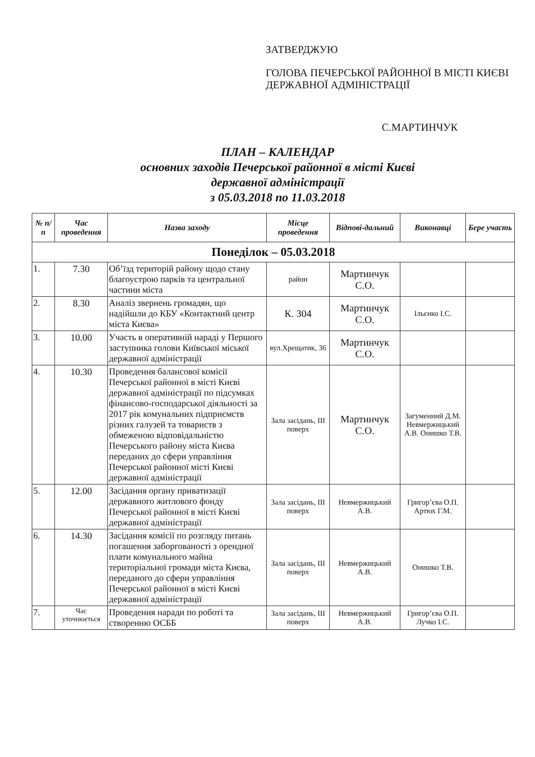ЗАТВЕРДЖУЮ
ГОЛОВА ПЕЧЕРСЬКОЇ РАЙОННОЇ В МІСТІ КИЄВІ ДЕРЖАВНОЇ АДМІНІСТРАЦІЇ
С.МАРТИНЧУК
ПЛАН – КАЛЕНДАР
основних заходів Печерської районної в місті Києві
державної адміністрації
з 05.03.2018 по 11.03.2018
| № п/п | Час проведення | Назва заходу | Місце проведення | Відпові-дальний | Виконавці | Бере участь |
| --- | --- | --- | --- | --- | --- | --- |
| Понеділок – 05.03.2018 | | | | | | |
| 1. | 7.30 | Об’їзд територій району щодо стану благоустрою парків та центральної частини міста | район | Мартинчук С.О. | | |
| 2. | 8.30 | Аналіз звернень громадян, що надійшли до КБУ «Контактний центр міста Києва» | К. 304 | Мартинчук С.О. | Ільєнко І.С. | |
| 3. | 10.00 | Участь в оперативній нараді у Першого заступника голови Київської міської державної адміністрації | вул.Хрещатик, 36 | Мартинчук С.О. | | |
| 4. | 10.30 | Проведення балансової комісії Печерської районної в місті Києві державної адміністрації по підсумках фінансово-господарської діяльності за 2017 рік комунальних підприємств різних галузей та товариств з обмеженою відповідальністю Печерського району міста Києва переданих до сфери управління Печерської районної місті Києві державної адміністрації | Зала засідань, ІІІ поверх | Мартинчук С.О. | Загуменний Д.М. Невмержицький А.В. Онишко Т.В. | |
| 5. | 12.00 | Засідання органу приватизації державного житлового фонду Печерської районної в місті Києві державної адміністрації | Зала засідань, ІІІ поверх | Невмержицький А.В. | Григор’єва О.П. Артюх Г.М. | |
| 6. | 14.30 | Засідання комісії по розгляду питань погашення заборгованості з орендної плати комунального майна територіальної громади міста Києва, переданого до сфери управління Печерської районної в місті Києві державної адміністрації | Зала засідань, ІІІ поверх | Невмержицький А.В. | Онишко Т.В. | |
| 7. | Час уточнюється | Проведення наради по роботі та створенню ОСББ | Зала засідань, ІІІ поверх | Невмержицький А.В. | Григор’єва О.П. Лучко І.С. | |